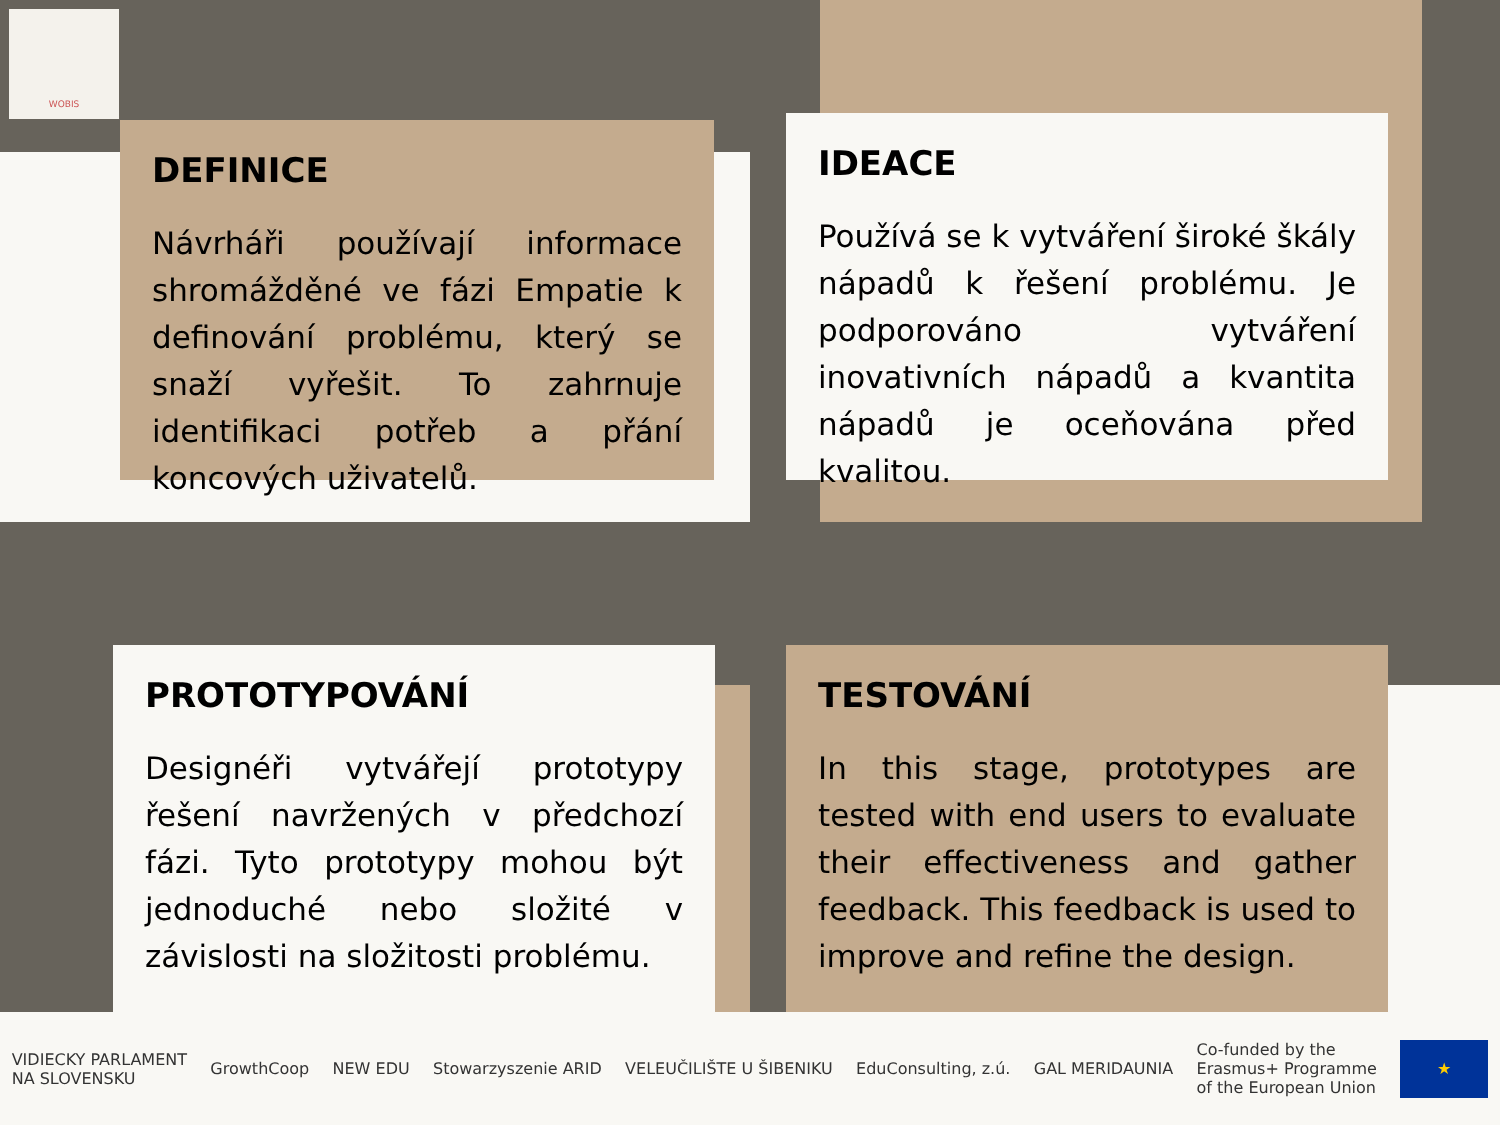WOBIS
DEFINICE
Návrháři používají informace shromážděné ve fázi Empatie k definování problému, který se snaží vyřešit. To zahrnuje identifikaci potřeb a přání koncových uživatelů.
IDEACE
Používá se k vytváření široké škály nápadů k řešení problému. Je podporováno vytváření inovativních nápadů a kvantita nápadů je oceňována před kvalitou.
PROTOTYPOVÁNÍ
Designéři vytvářejí prototypy řešení navržených v předchozí fázi. Tyto prototypy mohou být jednoduché nebo složité v závislosti na složitosti problému.
TESTOVÁNÍ
In this stage, prototypes are tested with end users to evaluate their effectiveness and gather feedback. This feedback is used to improve and refine the design.
VIDIECKY PARLAMENT
NA SLOVENSKU GrowthCoop NEW EDU Stowarzyszenie ARID VELEUČILIŠTE U ŠIBENIKU EduConsulting, z.ú. GAL MERIDAUNIA Co-funded by the
Erasmus+ Programme
of the European Union ★